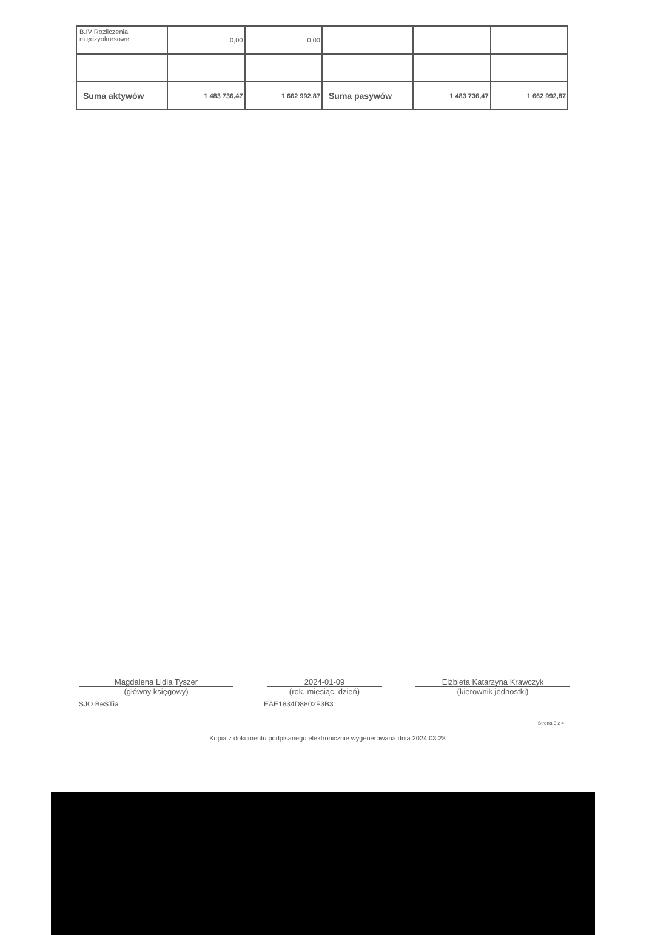| B.IV Rozliczenia międzyokresowe | 0,00 | 0,00 | | | |
| Suma aktywów | 1 483 736,47 | 1 662 992,87 | Suma pasywów | 1 483 736,47 | 1 662 992,87 |
Magdalena Lidia Tyszer
(główny księgowy)
2024-01-09
(rok, miesiąc, dzień)
Elżbieta Katarzyna Krawczyk
(kierownik jednostki)
SJO BeSTia EAE1834D8802F3B3
Strona 3 z 4
Kopia z dokumentu podpisanego elektronicznie wygenerowana dnia 2024.03.28